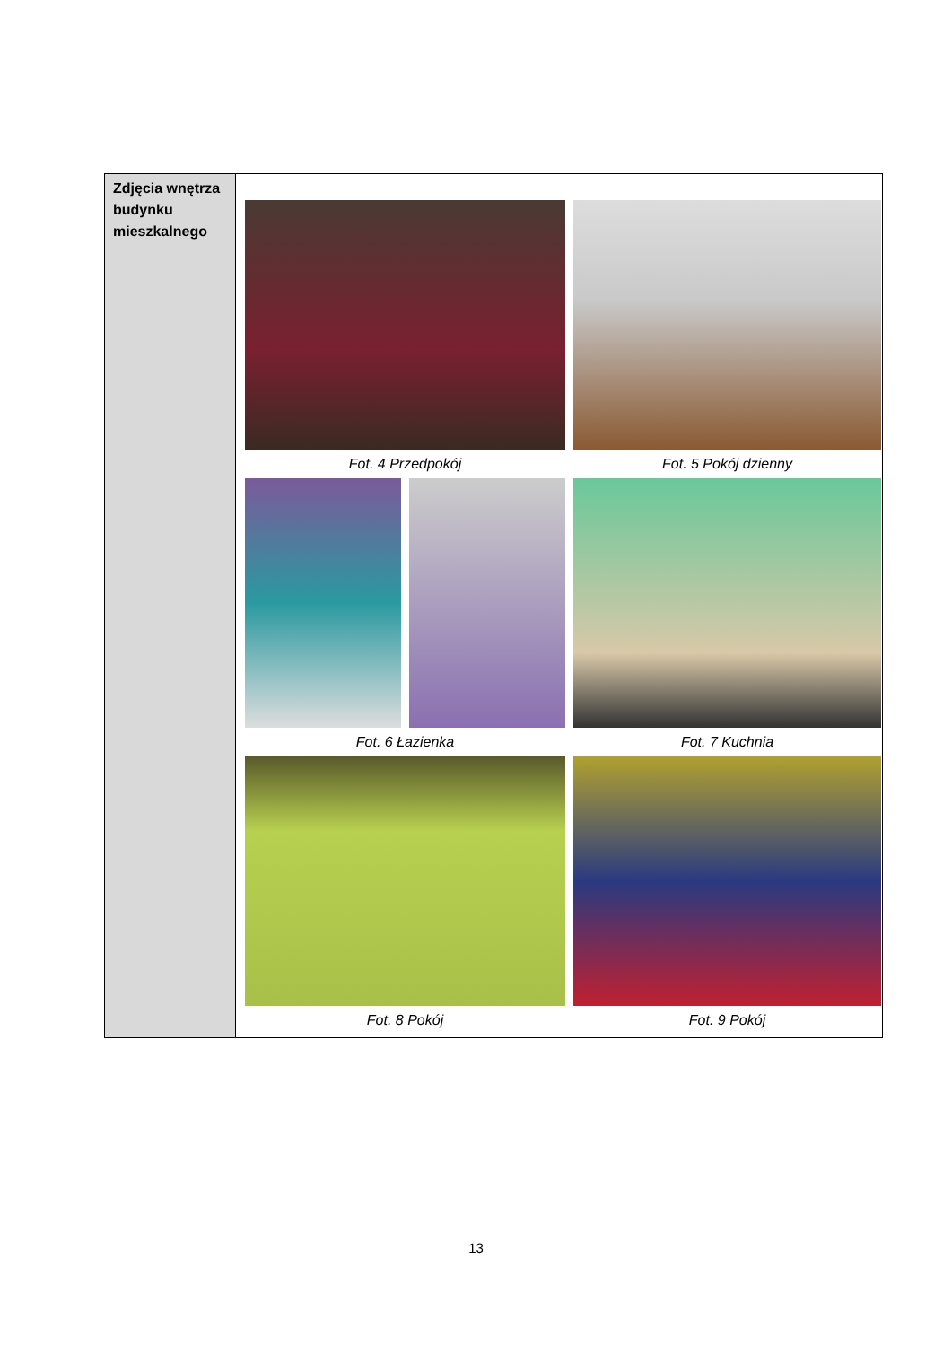| Zdjęcia wnętrza budynku mieszkalnego | Fot. 4 Przedpokój Fot. 5 Pokój dzienny Fot. 6 Łazienka Fot. 7 Kuchnia Fot. 8 Pokój Fot. 9 Pokój |
13